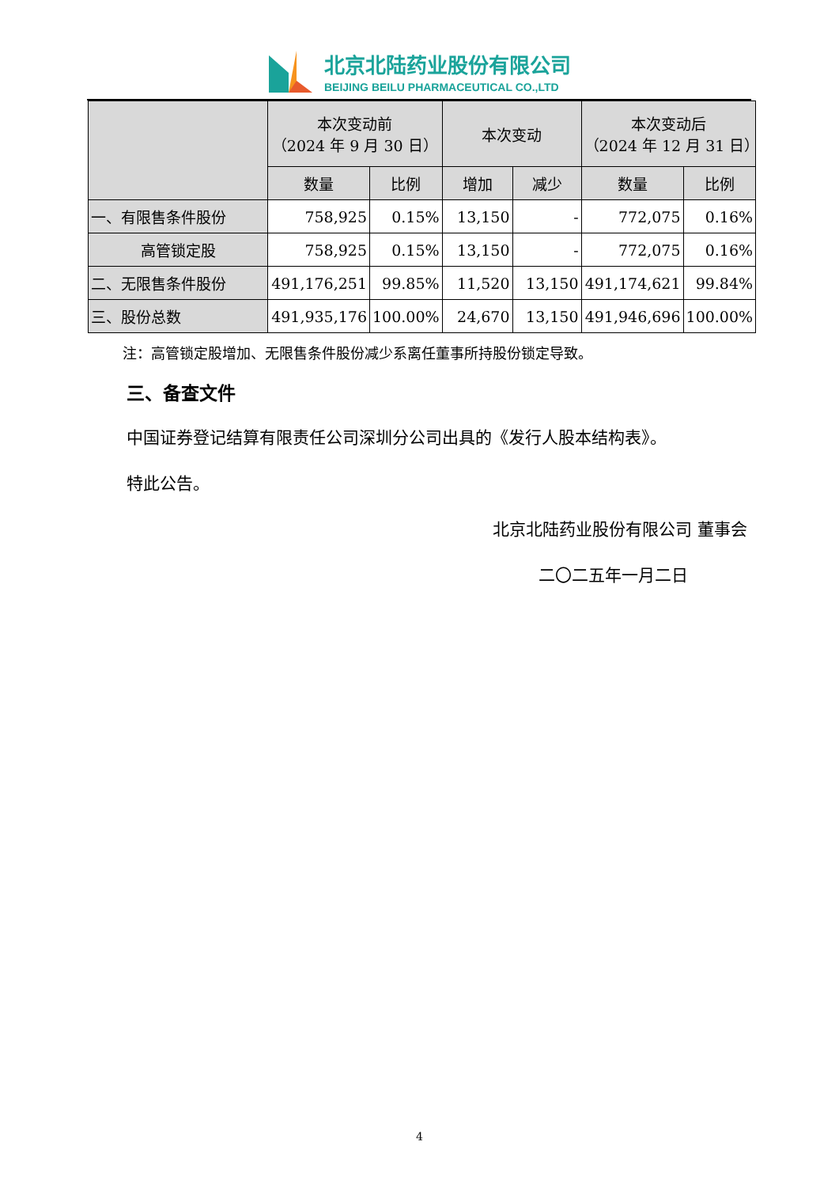北京北陆药业股份有限公司
BEIJING BEILU PHARMACEUTICAL CO.,LTD
| | 本次变动前 （2024 年 9 月 30 日） | | 本次变动 | | 本次变动后 （2024 年 12 月 31 日） | |
| --- | --- | --- | --- | --- | --- | --- |
| | 数量 | 比例 | 增加 | 减少 | 数量 | 比例 |
| 一、有限售条件股份 | 758,925 | 0.15% | 13,150 | - | 772,075 | 0.16% |
| 高管锁定股 | 758,925 | 0.15% | 13,150 | - | 772,075 | 0.16% |
| 二、无限售条件股份 | 491,176,251 | 99.85% | 11,520 | 13,150 | 491,174,621 | 99.84% |
| 三、股份总数 | 491,935,176 | 100.00% | 24,670 | 13,150 | 491,946,696 | 100.00% |
注：高管锁定股增加、无限售条件股份减少系离任董事所持股份锁定导致。
三、备查文件
中国证券登记结算有限责任公司深圳分公司出具的《发行人股本结构表》。
特此公告。
北京北陆药业股份有限公司 董事会
二〇二五年一月二日
4